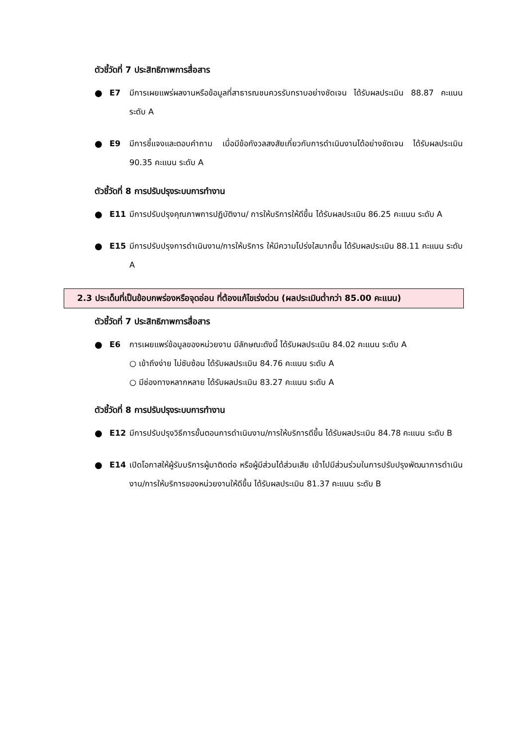ตัวชี้วัดที่ 7 ประสิทธิภาพการสื่อสาร
● E7 มีการเผยแพร่ผลงานหรือข้อมูลที่สาธารณชนควรรับทราบอย่างชัดเจน ได้รับผลประเมิน 88.87 คะแนน ระดับ A
● E9 มีการชี้แจงและตอบคำถาม เมื่อมีข้อกังวลสงสัยเกี่ยวกับการดำเนินงานได้อย่างชัดเจน ได้รับผลประเมิน 90.35 คะแนน ระดับ A
ตัวชี้วัดที่ 8 การปรับปรุงระบบการทำงาน
● E11 มีการปรับปรุงคุณภาพการปฏิบัติงาน/ การให้บริการให้ดีขึ้น ได้รับผลประเมิน 86.25 คะแนน ระดับ A
● E15 มีการปรับปรุงการดำเนินงาน/การให้บริการ ให้มีความโปร่งใสมากขึ้น ได้รับผลประเมิน 88.11 คะแนน ระดับ A
2.3 ประเด็นที่เป็นข้อบกพร่องหรือจุดอ่อน ที่ต้องแก้ไขเร่งด่วน (ผลประเมินต่ำกว่า 85.00 คะแนน)
ตัวชี้วัดที่ 7 ประสิทธิภาพการสื่อสาร
● E6 การเผยแพร่ข้อมูลของหน่วยงาน มีลักษณะดังนี้ ได้รับผลประเมิน 84.02 คะแนน ระดับ A
○ เข้าถึงง่าย ไม่ซับซ้อน ได้รับผลประเมิน 84.76 คะแนน ระดับ A
○ มีช่องทางหลากหลาย ได้รับผลประเมิน 83.27 คะแนน ระดับ A
ตัวชี้วัดที่ 8 การปรับปรุงระบบการทำงาน
● E12 มีการปรับปรุงวิธีการขั้นตอนการดำเนินงาน/การให้บริการดีขึ้น ได้รับผลประเมิน 84.78 คะแนน ระดับ B
● E14 เปิดโอกาสให้ผู้รับบริการผู้มาติดต่อ หรือผู้มีส่วนได้ส่วนเสีย เข้าไปมีส่วนร่วมในการปรับปรุงพัฒนาการดำเนินงาน/การให้บริการของหน่วยงานให้ดีขึ้น ได้รับผลประเมิน 81.37 คะแนน ระดับ B